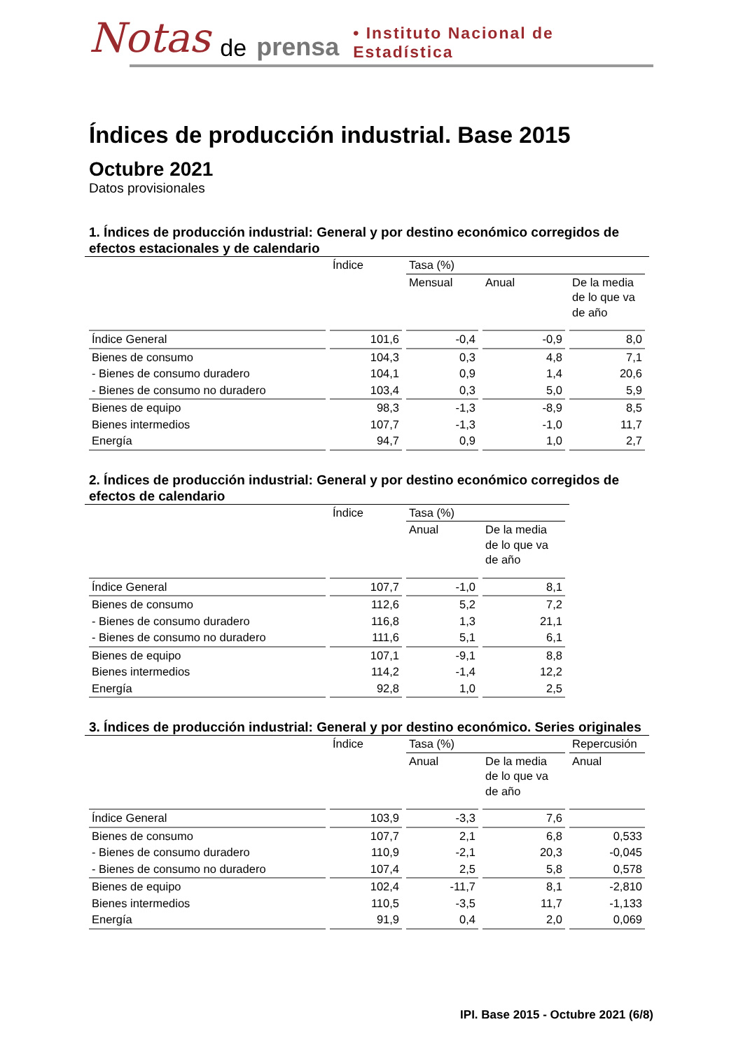Notas de prensa • Instituto Nacional de Estadística
Índices de producción industrial. Base 2015
Octubre 2021
Datos provisionales
1. Índices de producción industrial: General y por destino económico corregidos de efectos estacionales y de calendario
| | Índice | Tasa (%) | | |
| --- | --- | --- | --- | --- |
| | | Mensual | Anual | De la media de lo que va de año |
| Índice General | 101,6 | -0,4 | -0,9 | 8,0 |
| Bienes de consumo | 104,3 | 0,3 | 4,8 | 7,1 |
| - Bienes de consumo duradero | 104,1 | 0,9 | 1,4 | 20,6 |
| - Bienes de consumo no duradero | 103,4 | 0,3 | 5,0 | 5,9 |
| Bienes de equipo | 98,3 | -1,3 | -8,9 | 8,5 |
| Bienes intermedios | 107,7 | -1,3 | -1,0 | 11,7 |
| Energía | 94,7 | 0,9 | 1,0 | 2,7 |
2. Índices de producción industrial: General y por destino económico corregidos de efectos de calendario
| | Índice | Tasa (%) | |
| --- | --- | --- | --- |
| | | Anual | De la media de lo que va de año |
| Índice General | 107,7 | -1,0 | 8,1 |
| Bienes de consumo | 112,6 | 5,2 | 7,2 |
| - Bienes de consumo duradero | 116,8 | 1,3 | 21,1 |
| - Bienes de consumo no duradero | 111,6 | 5,1 | 6,1 |
| Bienes de equipo | 107,1 | -9,1 | 8,8 |
| Bienes intermedios | 114,2 | -1,4 | 12,2 |
| Energía | 92,8 | 1,0 | 2,5 |
3. Índices de producción industrial: General y por destino económico. Series originales
| | Índice | Tasa (%) | | Repercusión |
| --- | --- | --- | --- | --- |
| | | Anual | De la media de lo que va de año | Anual |
| Índice General | 103,9 | -3,3 | 7,6 | |
| Bienes de consumo | 107,7 | 2,1 | 6,8 | 0,533 |
| - Bienes de consumo duradero | 110,9 | -2,1 | 20,3 | -0,045 |
| - Bienes de consumo no duradero | 107,4 | 2,5 | 5,8 | 0,578 |
| Bienes de equipo | 102,4 | -11,7 | 8,1 | -2,810 |
| Bienes intermedios | 110,5 | -3,5 | 11,7 | -1,133 |
| Energía | 91,9 | 0,4 | 2,0 | 0,069 |
IPI. Base 2015 - Octubre 2021 (6/8)